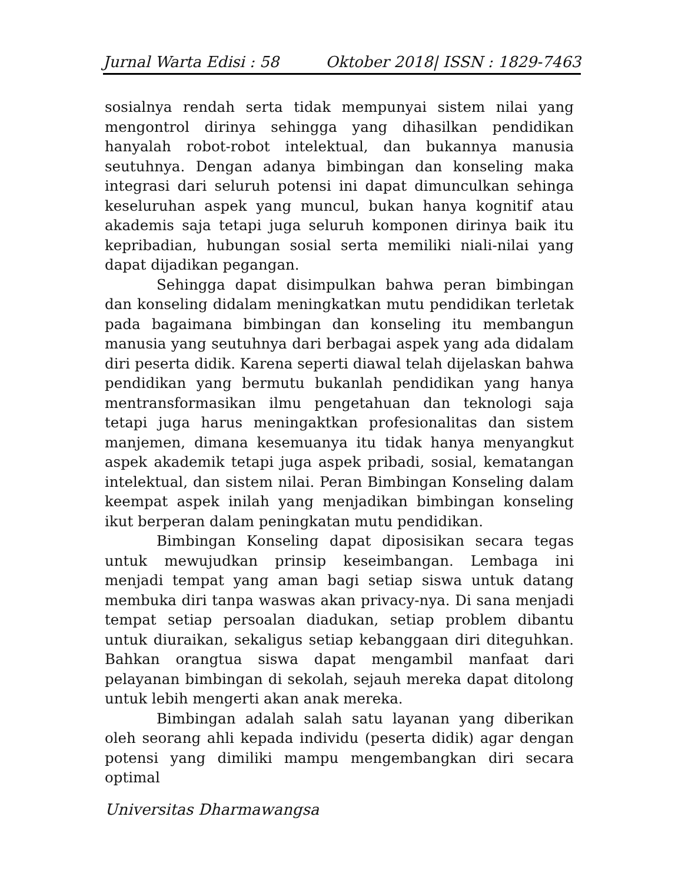Jurnal Warta Edisi : 58 Oktober 2018| ISSN : 1829-7463
sosialnya rendah serta tidak mempunyai sistem nilai yang mengontrol dirinya sehingga yang dihasilkan pendidikan hanyalah robot-robot intelektual, dan bukannya manusia seutuhnya. Dengan adanya bimbingan dan konseling maka integrasi dari seluruh potensi ini dapat dimunculkan sehinga keseluruhan aspek yang muncul, bukan hanya kognitif atau akademis saja tetapi juga seluruh komponen dirinya baik itu kepribadian, hubungan sosial serta memiliki niali-nilai yang dapat dijadikan pegangan.
Sehingga dapat disimpulkan bahwa peran bimbingan dan konseling didalam meningkatkan mutu pendidikan terletak pada bagaimana bimbingan dan konseling itu membangun manusia yang seutuhnya dari berbagai aspek yang ada didalam diri peserta didik. Karena seperti diawal telah dijelaskan bahwa pendidikan yang bermutu bukanlah pendidikan yang hanya mentransformasikan ilmu pengetahuan dan teknologi saja tetapi juga harus meningaktkan profesionalitas dan sistem manjemen, dimana kesemuanya itu tidak hanya menyangkut aspek akademik tetapi juga aspek pribadi, sosial, kematangan intelektual, dan sistem nilai. Peran Bimbingan Konseling dalam keempat aspek inilah yang menjadikan bimbingan konseling ikut berperan dalam peningkatan mutu pendidikan.
Bimbingan Konseling dapat diposisikan secara tegas untuk mewujudkan prinsip keseimbangan. Lembaga ini menjadi tempat yang aman bagi setiap siswa untuk datang membuka diri tanpa waswas akan privacy-nya. Di sana menjadi tempat setiap persoalan diadukan, setiap problem dibantu untuk diuraikan, sekaligus setiap kebanggaan diri diteguhkan. Bahkan orangtua siswa dapat mengambil manfaat dari pelayanan bimbingan di sekolah, sejauh mereka dapat ditolong untuk lebih mengerti akan anak mereka.
Bimbingan adalah salah satu layanan yang diberikan oleh seorang ahli kepada individu (peserta didik) agar dengan potensi yang dimiliki mampu mengembangkan diri secara optimal
Universitas Dharmawangsa